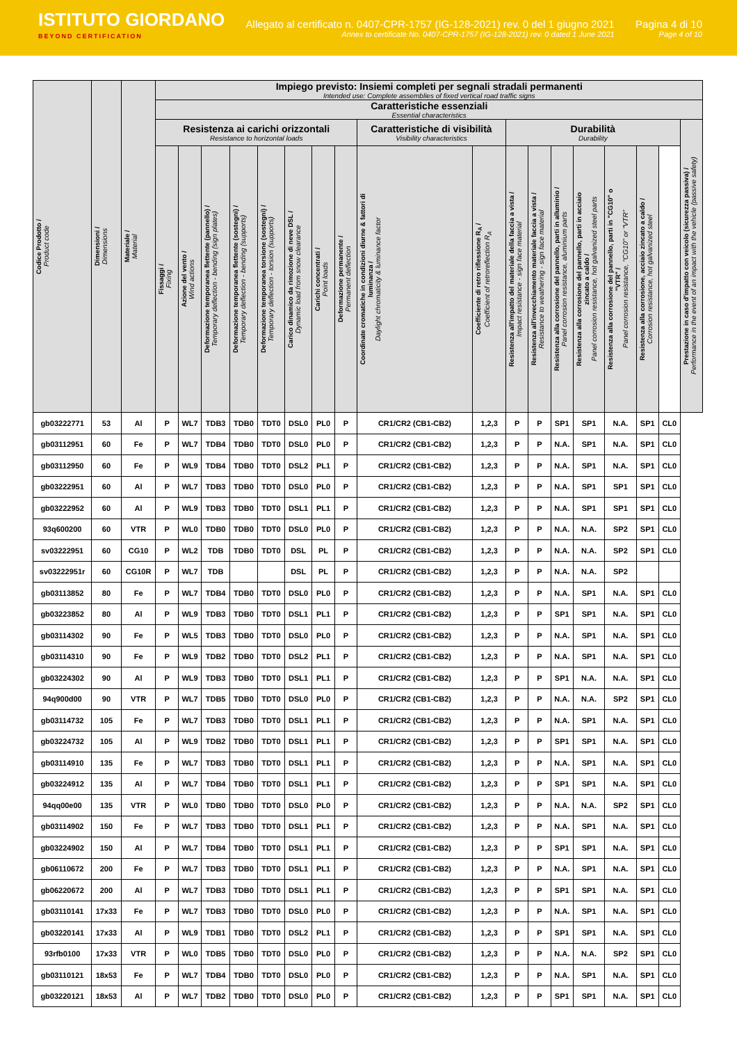ISTITUTO GIORDANO
BEYOND CERTIFICATION
Allegato al certificato n. 0407-CPR-1757 (IG-128-2021) rev. 0 del 1 giugno 2021
Annex to certificate No. 0407-CPR-1757 (IG-128-2021) rev. 0 dated 1 June 2021
Pagina 4 di 10
Page 4 of 10
| Codice Prodotto / Product code | Dimensioni / Dimensions | Materiale / Material | Impiego previsto: Insiemi completi per segnali stradali permanenti Intended use: Complete assemblies of fixed vertical road traffic signs | | | | | | | | | | | | | | | | | |
| --- | --- | --- | --- | --- | --- | --- | --- | --- | --- | --- | --- | --- | --- | --- | --- | --- | --- | --- | --- | --- |
| | | | Caratteristiche essenziali Essential characteristics | | | | | | | | | | | | | | | | | |
| | | | Resistenza ai carichi orizzontali Resistance to horizontal loads | | | | | | | | Caratteristiche di visibilità Visibility characteristics | | Durabilità Durability | | | | | | | Prestazione in caso d'impatto con veicolo (sicurezza passiva) / Performance in the event of an impact with the vehicle (passive safety) |
| | | | Fissaggi / Fixing | Azione del vento / Wind actions | Deformazione temporanea flettente (pannello) / Temporary deflection - bending (sign plates) | Deformazione temporanea flettente (sostegni) / Temporary deflection - bending (supports) | Deformazione temporanea torsione (sostegni) / Temporary deflection - torsion (supports) | Carico dinamico da rimozione di neve DSL / Dynamic load from snow clearance | Carichi concentrati / Point loads | Deformazione permanente / Permanent deflection | Coordinate cromatiche in condizioni diurne & fattori di luminanza / Daylight chromaticity & luminance factor | Coefficiente di retro riflessione R<sub>A</sub> / Coefficient of retroreflection R<sub>A</sub> | Resistenza all'impatto del materiale della faccia a vista / Impact resistance - sign face material | Resistenza all'invecchiamento materiale faccia a vista / Resistance to weathering - sign face material | Resistenza alla corrosione del pannello, parti in alluminio / Panel corrosion resistance, aluminium parts | Resistenza alla corrosione del pannello, parti in acciaio zincato a caldo / Panel corrosion resistance, hot galvanized steel parts | Resistenza alla corrosione del pannello, parti in "CG10" o "VTR" / Panel corrosion resistance, "CG10" or "VTR" | Resistenza alla corrosione, acciaio zincato a caldo / Corrosion resistance, hot galvanized steel | | |
| gb03222771 | 53 | Al | P | WL7 | TDB3 | TDB0 | TDT0 | DSL0 | PL0 | P | CR1/CR2 (CB1-CB2) | 1,2,3 | P | P | SP1 | SP1 | N.A. | SP1 | CL0 | |
| gb03112951 | 60 | Fe | P | WL7 | TDB4 | TDB0 | TDT0 | DSL0 | PL0 | P | CR1/CR2 (CB1-CB2) | 1,2,3 | P | P | N.A. | SP1 | N.A. | SP1 | CL0 | |
| gb03112950 | 60 | Fe | P | WL9 | TDB4 | TDB0 | TDT0 | DSL2 | PL1 | P | CR1/CR2 (CB1-CB2) | 1,2,3 | P | P | N.A. | SP1 | N.A. | SP1 | CL0 | |
| gb03222951 | 60 | Al | P | WL7 | TDB3 | TDB0 | TDT0 | DSL0 | PL0 | P | CR1/CR2 (CB1-CB2) | 1,2,3 | P | P | N.A. | SP1 | SP1 | SP1 | CL0 | |
| gb03222952 | 60 | Al | P | WL9 | TDB3 | TDB0 | TDT0 | DSL1 | PL1 | P | CR1/CR2 (CB1-CB2) | 1,2,3 | P | P | N.A. | SP1 | SP1 | SP1 | CL0 | |
| 93q600200 | 60 | VTR | P | WL0 | TDB0 | TDB0 | TDT0 | DSL0 | PL0 | P | CR1/CR2 (CB1-CB2) | 1,2,3 | P | P | N.A. | N.A. | SP2 | SP1 | CL0 | |
| sv03222951 | 60 | CG10 | P | WL2 | TDB | TDB0 | TDT0 | DSL | PL | P | CR1/CR2 (CB1-CB2) | 1,2,3 | P | P | N.A. | N.A. | SP2 | SP1 | CL0 | |
| sv03222951r | 60 | CG10R | P | WL7 | TDB | | | DSL | PL | P | CR1/CR2 (CB1-CB2) | 1,2,3 | P | P | N.A. | N.A. | SP2 | | | |
| gb03113852 | 80 | Fe | P | WL7 | TDB4 | TDB0 | TDT0 | DSL0 | PL0 | P | CR1/CR2 (CB1-CB2) | 1,2,3 | P | P | N.A. | SP1 | N.A. | SP1 | CL0 | |
| gb03223852 | 80 | Al | P | WL9 | TDB3 | TDB0 | TDT0 | DSL1 | PL1 | P | CR1/CR2 (CB1-CB2) | 1,2,3 | P | P | SP1 | SP1 | N.A. | SP1 | CL0 | |
| gb03114302 | 90 | Fe | P | WL5 | TDB3 | TDB0 | TDT0 | DSL0 | PL0 | P | CR1/CR2 (CB1-CB2) | 1,2,3 | P | P | N.A. | SP1 | N.A. | SP1 | CL0 | |
| gb03114310 | 90 | Fe | P | WL9 | TDB2 | TDB0 | TDT0 | DSL2 | PL1 | P | CR1/CR2 (CB1-CB2) | 1,2,3 | P | P | N.A. | SP1 | N.A. | SP1 | CL0 | |
| gb03224302 | 90 | Al | P | WL9 | TDB3 | TDB0 | TDT0 | DSL1 | PL1 | P | CR1/CR2 (CB1-CB2) | 1,2,3 | P | P | SP1 | N.A. | N.A. | SP1 | CL0 | |
| 94q900d00 | 90 | VTR | P | WL7 | TDB5 | TDB0 | TDT0 | DSL0 | PL0 | P | CR1/CR2 (CB1-CB2) | 1,2,3 | P | P | N.A. | N.A. | SP2 | SP1 | CL0 | |
| gb03114732 | 105 | Fe | P | WL7 | TDB3 | TDB0 | TDT0 | DSL1 | PL1 | P | CR1/CR2 (CB1-CB2) | 1,2,3 | P | P | N.A. | SP1 | N.A. | SP1 | CL0 | |
| gb03224732 | 105 | Al | P | WL9 | TDB2 | TDB0 | TDT0 | DSL1 | PL1 | P | CR1/CR2 (CB1-CB2) | 1,2,3 | P | P | SP1 | SP1 | N.A. | SP1 | CL0 | |
| gb03114910 | 135 | Fe | P | WL7 | TDB3 | TDB0 | TDT0 | DSL1 | PL1 | P | CR1/CR2 (CB1-CB2) | 1,2,3 | P | P | N.A. | SP1 | N.A. | SP1 | CL0 | |
| gb03224912 | 135 | Al | P | WL7 | TDB4 | TDB0 | TDT0 | DSL1 | PL1 | P | CR1/CR2 (CB1-CB2) | 1,2,3 | P | P | SP1 | SP1 | N.A. | SP1 | CL0 | |
| 94qq00e00 | 135 | VTR | P | WL0 | TDB0 | TDB0 | TDT0 | DSL0 | PL0 | P | CR1/CR2 (CB1-CB2) | 1,2,3 | P | P | N.A. | N.A. | SP2 | SP1 | CL0 | |
| gb03114902 | 150 | Fe | P | WL7 | TDB3 | TDB0 | TDT0 | DSL1 | PL1 | P | CR1/CR2 (CB1-CB2) | 1,2,3 | P | P | N.A. | SP1 | N.A. | SP1 | CL0 | |
| gb03224902 | 150 | Al | P | WL7 | TDB4 | TDB0 | TDT0 | DSL1 | PL1 | P | CR1/CR2 (CB1-CB2) | 1,2,3 | P | P | SP1 | SP1 | N.A. | SP1 | CL0 | |
| gb06110672 | 200 | Fe | P | WL7 | TDB3 | TDB0 | TDT0 | DSL1 | PL1 | P | CR1/CR2 (CB1-CB2) | 1,2,3 | P | P | N.A. | SP1 | N.A. | SP1 | CL0 | |
| gb06220672 | 200 | Al | P | WL7 | TDB3 | TDB0 | TDT0 | DSL1 | PL1 | P | CR1/CR2 (CB1-CB2) | 1,2,3 | P | P | SP1 | SP1 | N.A. | SP1 | CL0 | |
| gb03110141 | 17x33 | Fe | P | WL7 | TDB3 | TDB0 | TDT0 | DSL0 | PL0 | P | CR1/CR2 (CB1-CB2) | 1,2,3 | P | P | N.A. | SP1 | N.A. | SP1 | CL0 | |
| gb03220141 | 17x33 | Al | P | WL9 | TDB1 | TDB0 | TDT0 | DSL2 | PL1 | P | CR1/CR2 (CB1-CB2) | 1,2,3 | P | P | SP1 | SP1 | N.A. | SP1 | CL0 | |
| 93rfb0100 | 17x33 | VTR | P | WL0 | TDB5 | TDB0 | TDT0 | DSL0 | PL0 | P | CR1/CR2 (CB1-CB2) | 1,2,3 | P | P | N.A. | N.A. | SP2 | SP1 | CL0 | |
| gb03110121 | 18x53 | Fe | P | WL7 | TDB4 | TDB0 | TDT0 | DSL0 | PL0 | P | CR1/CR2 (CB1-CB2) | 1,2,3 | P | P | N.A. | SP1 | N.A. | SP1 | CL0 | |
| gb03220121 | 18x53 | Al | P | WL7 | TDB2 | TDB0 | TDT0 | DSL0 | PL0 | P | CR1/CR2 (CB1-CB2) | 1,2,3 | P | P | SP1 | SP1 | N.A. | SP1 | CL0 | |